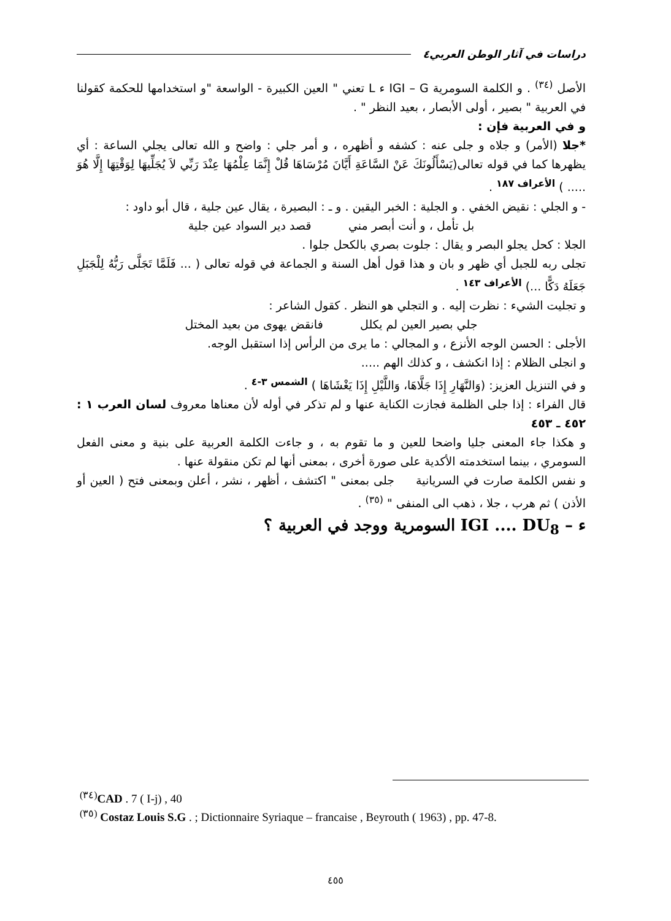دراسات في آثار الوطن العربي٤
الأصل <sup>(٣٤)</sup> . و الكلمة السومرية IGI – G ء L تعني " العين الكبيرة - الواسعة "و استخدامها للحكمة كقولنا في العربية " بصير ، أولى الأبصار ، بعيد النظر " .
و في العربية فإن :
*جلا (الأمر) و جلاه و جلى عنه : كشفه و أظهره ، و أمر جلي : واضح و الله تعالى يجلي الساعة : أي يظهرها كما في قوله تعالى(يَسْأَلُونَكَ عَنْ السَّاعَةِ أَيَّانَ مُرْسَاهَا قُلْ إِنَّمَا عِلْمُهَا عِنْدَ رَبِّي لاَ يُجَلِّيهَا لِوَقْتِهَا إِلَّا هُوَ ..... ) <sup>الأعراف ١٨٧</sup> .
- و الجلي : نقيض الخفي . و الجلية : الخبر اليقين . و ـ : البصيرة ، يقال عين جلية ، قال أبو داود :
بل تأمل ، و أنت أبصر مني قصد دير السواد عين جلية
الجلا : كحل يجلو البصر و يقال : جلوت بصري بالكحل جلوا .
تجلى ربه للجبل أي ظهر و بان و هذا قول أهل السنة و الجماعة في قوله تعالى ( ... فَلَمَّا تَجَلَّى رَبُّهُ لِلْجَبَلِ جَعَلَهُ دَكًّا ...) <sup>الأعراف ١٤٣</sup> .
و تجليت الشيء : نظرت إليه . و التجلي هو النظر . كقول الشاعر :
جلي بصير العين لم يكلل فانقض يهوى من بعيد المختل
الأجلى : الحسن الوجه الأنزع ، و المجالي : ما يرى من الرأس إذا استقبل الوجه.
و انجلى الظلام : إذا انكشف ، و كذلك الهم .....
و في التنزيل العزيز: (وَالنَّهَارِ إِذَا جَلَّاهَا، وَاللَّيْلِ إِذَا يَغْشَاهَا ) <sup>الشمس ٣-٤</sup> .
قال الفراء : إذا جلى الظلمة فجازت الكناية عنها و لم تذكر في أوله لأن معناها معروف لسان العرب ١ : ٤٥٢ ـ ٤٥٣
و هكذا جاء المعنى جليا واضحا للعين و ما تقوم به ، و جاءت الكلمة العربية على بنية و معنى الفعل السومري ، بينما استخدمته الأكدية على صورة أخرى ، بمعنى أنها لم تكن منقولة عنها .
و نفس الكلمة صارت في السريانية جلى بمعنى " اكتشف ، أظهر ، نشر ، أعلن وبمعنى فتح ( العين أو الأذن ) ثم هرب ، جلا ، ذهب الى المنفى " <sup>(٣٥)</sup> .
ء – IGI .... DU<sub>8</sub> السومرية ووجد في العربية ؟
<sup>(٣٤)</sup> CAD . 7 ( I-j) , 40
<sup>(٣٥)</sup> Costaz Louis S.G . ; Dictionnaire Syriaque – francaise , Beyrouth ( 1963) , pp. 47-8.
٤٥٥